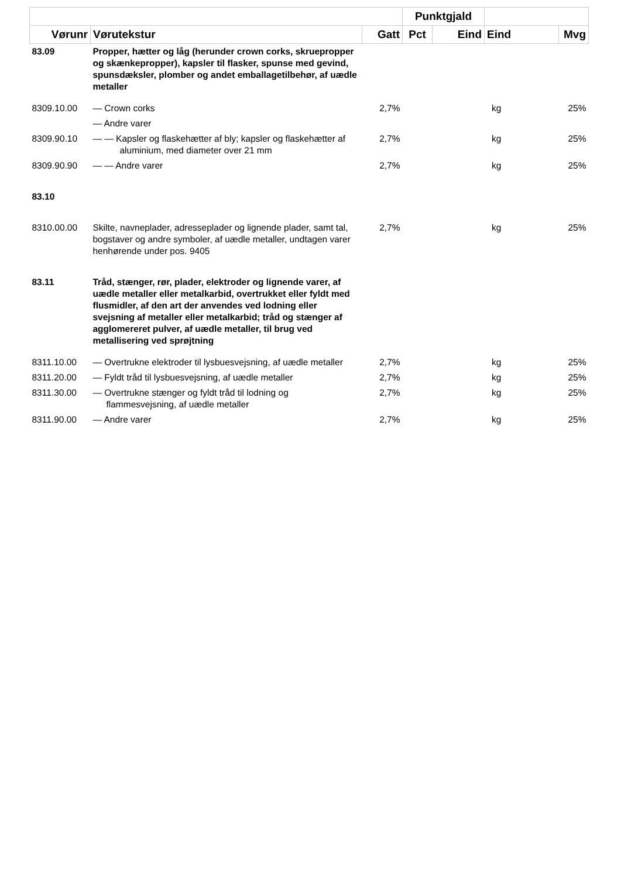| | | | Punktgjald | | | |
| --- | --- | --- | --- | --- | --- | --- |
| Vørunr | Vørutekstur | Gatt | Pct | Eind | Eind | Mvg |
| 83.09 | Propper, hætter og låg (herunder crown corks, skruepropper og skænkepropper), kapsler til flasker, spunse med gevind, spunsdæksler, plomber og andet emballagetilbehør, af uædle metaller | | | | | |
| 8309.10.00 | — Crown corks | 2,7% | | | kg | 25% |
| | — Andre varer | | | | | |
| 8309.90.10 | — — Kapsler og flaskehætter af bly; kapsler og flaskehætter af aluminium, med diameter over 21 mm | 2,7% | | | kg | 25% |
| 8309.90.90 | — — Andre varer | 2,7% | | | kg | 25% |
| 83.10 | | | | | | |
| 8310.00.00 | Skilte, navneplader, adresseplader og lignende plader, samt tal, bogstaver og andre symboler, af uædle metaller, undtagen varer henhørende under pos. 9405 | 2,7% | | | kg | 25% |
| 83.11 | Tråd, stænger, rør, plader, elektroder og lignende varer, af uædle metaller eller metalkarbid, overtrukket eller fyldt med flusmidler, af den art der anvendes ved lodning eller svejsning af metaller eller metalkarbid; tråd og stænger af agglomereret pulver, af uædle metaller, til brug ved metallisering ved sprøjtning | | | | | |
| 8311.10.00 | — Overtrukne elektroder til lysbuesvejsning, af uædle metaller | 2,7% | | | kg | 25% |
| 8311.20.00 | — Fyldt tråd til lysbuesvejsning, af uædle metaller | 2,7% | | | kg | 25% |
| 8311.30.00 | — Overtrukne stænger og fyldt tråd til lodning og flammesvejsning, af uædle metaller | 2,7% | | | kg | 25% |
| 8311.90.00 | — Andre varer | 2,7% | | | kg | 25% |